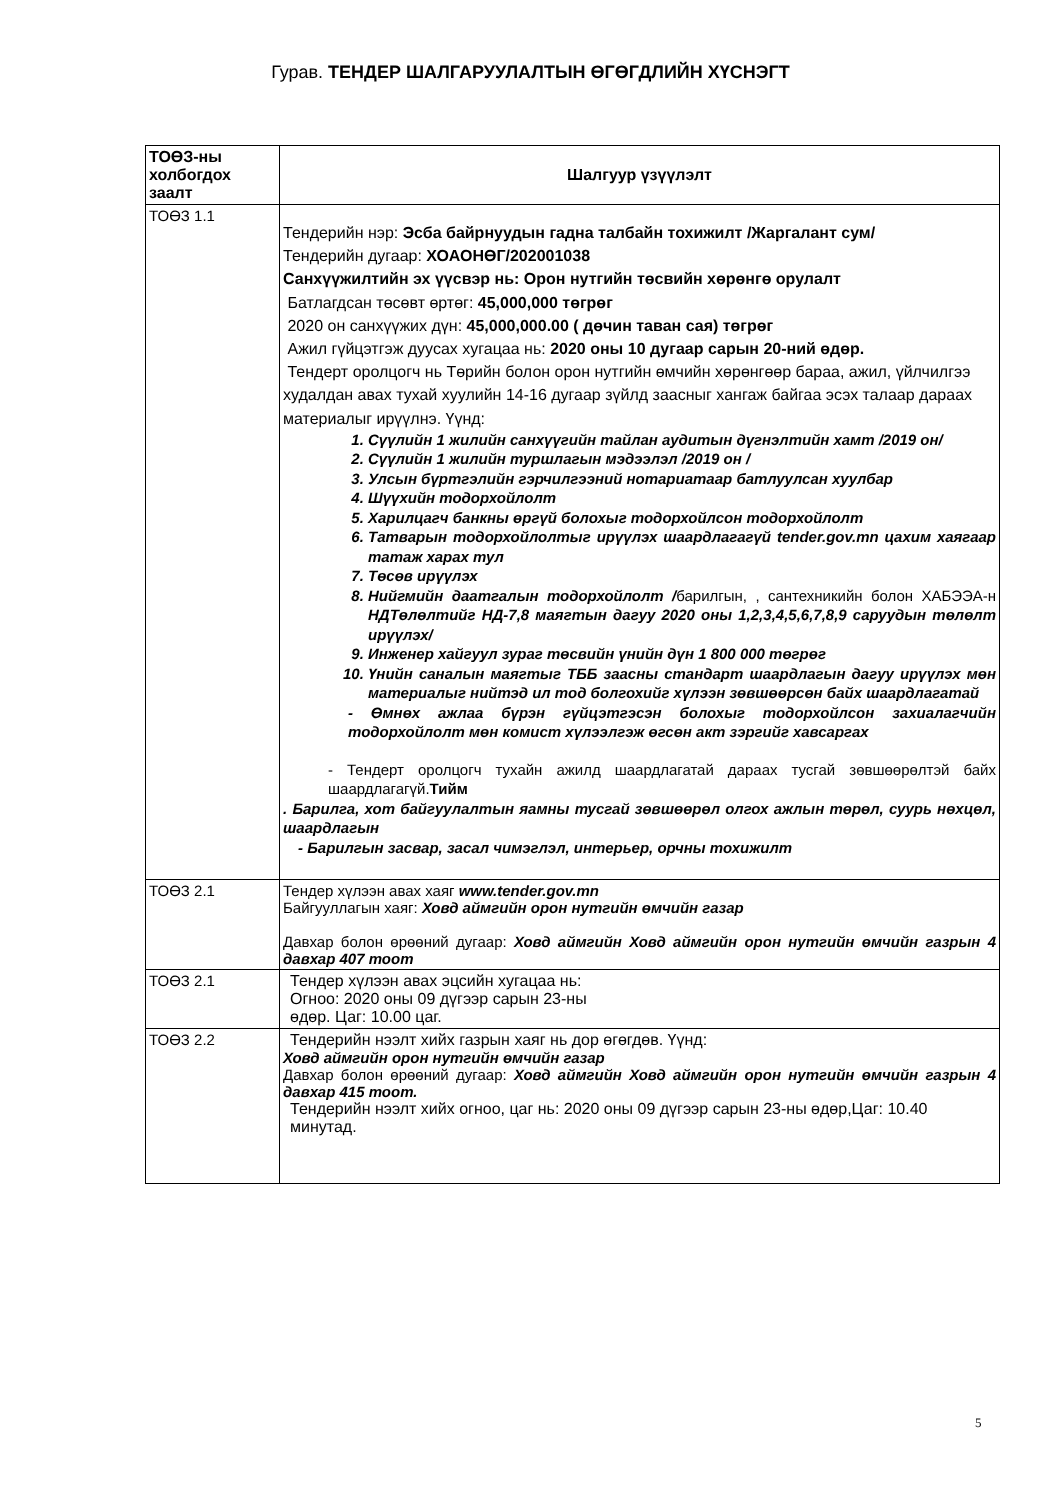Гурав. ТЕНДЕР ШАЛГАРУУЛАЛТЫН ӨГӨГДЛИЙН ХҮСНЭГТ
| ТОӨЗ-ны холбогдох заалт | Шалгуур үзүүлэлт |
| --- | --- |
| ТОӨЗ 1.1 | Тендерийн нэр: Эсба байрнуудын гадна талбайн тохижилт /Жаргалант сум/ Тендерийн дугаар: ХОАОНӨГ/202001038 Санхүүжилтийн эх үүсвэр нь: Орон нутгийн төсвийн хөрөнгө орулалт Батлагдсан төсөвт өртөг: 45,000,000 төгрөг 2020 он санхүүжих дүн: 45,000,000.00 ( дөчин таван сая) төгрөг Ажил гүйцэтгэж дуусах хугацаа нь: 2020 оны 10 дугаар сарын 20-ний өдөр. Тендерт оролцогч нь Төрийн болон орон нутгийн өмчийн хөрөнгөөр бараа, ажил, үйлчилгээ худалдан авах тухай хуулийн 14-16 дугаар зүйлд заасныг хангаж байгаа эсэх талаар дараах материалыг ирүүлнэ. Үүнд: 1. Сүүлийн 1 жилийн санхүүгийн тайлан аудитын дүгнэлтийн хамт /2019 он/ 2. Сүүлийн 1 жилийн туршлагын мэдээлэл /2019 он / 3. Улсын бүртгэлийн гэрчилгээний нотариатаар батлуулсан хуулбар 4. Шүүхийн тодорхойлолт 5. Харилцагч банкны өргүй болохыг тодорхойлсон тодорхойлолт 6. Татварын тодорхойлолтыг ирүүлэх шаардлагагүй tender.gov.mn цахим хаягаар татаж харах тул 7. Төсөв ирүүлэх 8. Нийгмийн даатгалын тодорхойлолт / барилгын, , сантехникийн болон ХАБЭЭА-н НДТөлөлтийг НД-7,8 маягтын дагуу 2020 оны 1,2,3,4,5,6,7,8,9 саруудын төлөлт ирүүлэх/ 9. Инженер хайгуул зураг төсвийн үнийн дүн 1 800 000 төгрөг 10. Үнийн саналын маягтыг ТББ заасны стандарт шаардлагын дагуу ирүүлэх мөн материалыг нийтэд ил тод болгохийг хүлээн зөвшөөрсөн байх шаардлагатай - Өмнөх ажлаа бүрэн гүйцэтгэсэн болохыг тодорхойлсон захиалагчийн тодорхойлолт мөн комист хүлээлгэж өгсөн акт зэргийг хавсаргах - Тендерт оролцогч тухайн ажилд шаардлагатай дараах тусгай зөвшөөрөлтэй байх шаардлагагүй. Тийм . Барилга, хот байгуулалтын яамны тусгай зөвшөөрөл олгох ажлын төрөл, суурь нөхцөл, шаардлагын - Барилгын засвар, засал чимэглэл, интерьер, орчны тохижилт |
| ТОӨЗ 2.1 | Тендер хүлээн авах хаяг www.tender.gov.mn Байгууллагын хаяг: Ховд аймгийн орон нутгийн өмчийн газар Давхар болон өрөөний дугаар: Ховд аймгийн Ховд аймгийн орон нутгийн өмчийн газрын 4 давхар 407 тоот |
| ТОӨЗ 2.1 | Тендер хүлээн авах эцсийн хугацаа нь: Огноо: 2020 оны 09 дүгээр сарын 23-ны өдөр. Цаг: 10.00 цаг. |
| ТОӨЗ 2.2 | Тендерийн нээлт хийх газрын хаяг нь дор өгөгдөв. Үүнд: Ховд аймгийн орон нутгийн өмчийн газар Давхар болон өрөөний дугаар: Ховд аймгийн Ховд аймгийн орон нутгийн өмчийн газрын 4 давхар 415 тоот. Тендерийн нээлт хийх огноо, цаг нь: 2020 оны 09 дүгээр сарын 23-ны өдөр,Цаг: 10.40 минутад. |
5